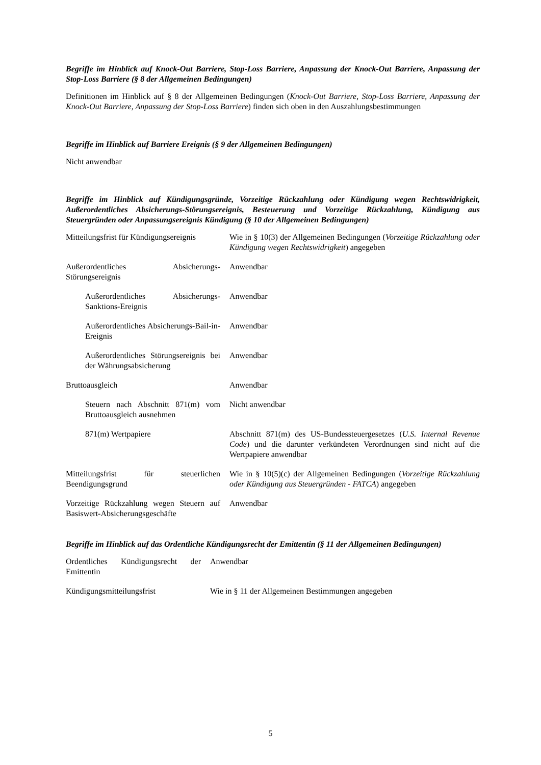Begriffe im Hinblick auf Knock-Out Barriere, Stop-Loss Barriere, Anpassung der Knock-Out Barriere, Anpassung der Stop-Loss Barriere (§ 8 der Allgemeinen Bedingungen)
Definitionen im Hinblick auf § 8 der Allgemeinen Bedingungen (Knock-Out Barriere, Stop-Loss Barriere, Anpassung der Knock-Out Barriere, Anpassung der Stop-Loss Barriere) finden sich oben in den Auszahlungsbestimmungen
Begriffe im Hinblick auf Barriere Ereignis (§ 9 der Allgemeinen Bedingungen)
Nicht anwendbar
Begriffe im Hinblick auf Kündigungsgründe, Vorzeitige Rückzahlung oder Kündigung wegen Rechtswidrigkeit, Außerordentliches Absicherungs-Störungsereignis, Besteuerung und Vorzeitige Rückzahlung, Kündigung aus Steuergründen oder Anpassungsereignis Kündigung (§ 10 der Allgemeinen Bedingungen)
| Mitteilungsfrist für Kündigungsereignis | Wie in § 10(3) der Allgemeinen Bedingungen ( Vorzeitige Rückzahlung oder Kündigung wegen Rechtswidrigkeit ) angegeben |
| Außerordentliches Absicherungs-Störungsereignis | Anwendbar |
| Außerordentliches Absicherungs-Sanktions-Ereignis | Anwendbar |
| Außerordentliches Absicherungs-Bail-in-Ereignis | Anwendbar |
| Außerordentliches Störungsereignis bei der Währungsabsicherung | Anwendbar |
| Bruttoausgleich | Anwendbar |
| Steuern nach Abschnitt 871(m) vom Bruttoausgleich ausnehmen | Nicht anwendbar |
| 871(m) Wertpapiere | Abschnitt 871(m) des US-Bundessteuergesetzes ( U.S. Internal Revenue Code ) und die darunter verkündeten Verordnungen sind nicht auf die Wertpapiere anwendbar |
| Mitteilungsfrist für steuerlichen Beendigungsgrund | Wie in § 10(5)(c) der Allgemeinen Bedingungen ( Vorzeitige Rückzahlung oder Kündigung aus Steuergründen - FATCA ) angegeben |
| Vorzeitige Rückzahlung wegen Steuern auf Basiswert-Absicherungsgeschäfte | Anwendbar |
Begriffe im Hinblick auf das Ordentliche Kündigungsrecht der Emittentin (§ 11 der Allgemeinen Bedingungen)
| Ordentliches Kündigungsrecht der Emittentin | Anwendbar |
| Kündigungsmitteilungsfrist | Wie in § 11 der Allgemeinen Bestimmungen angegeben |
5